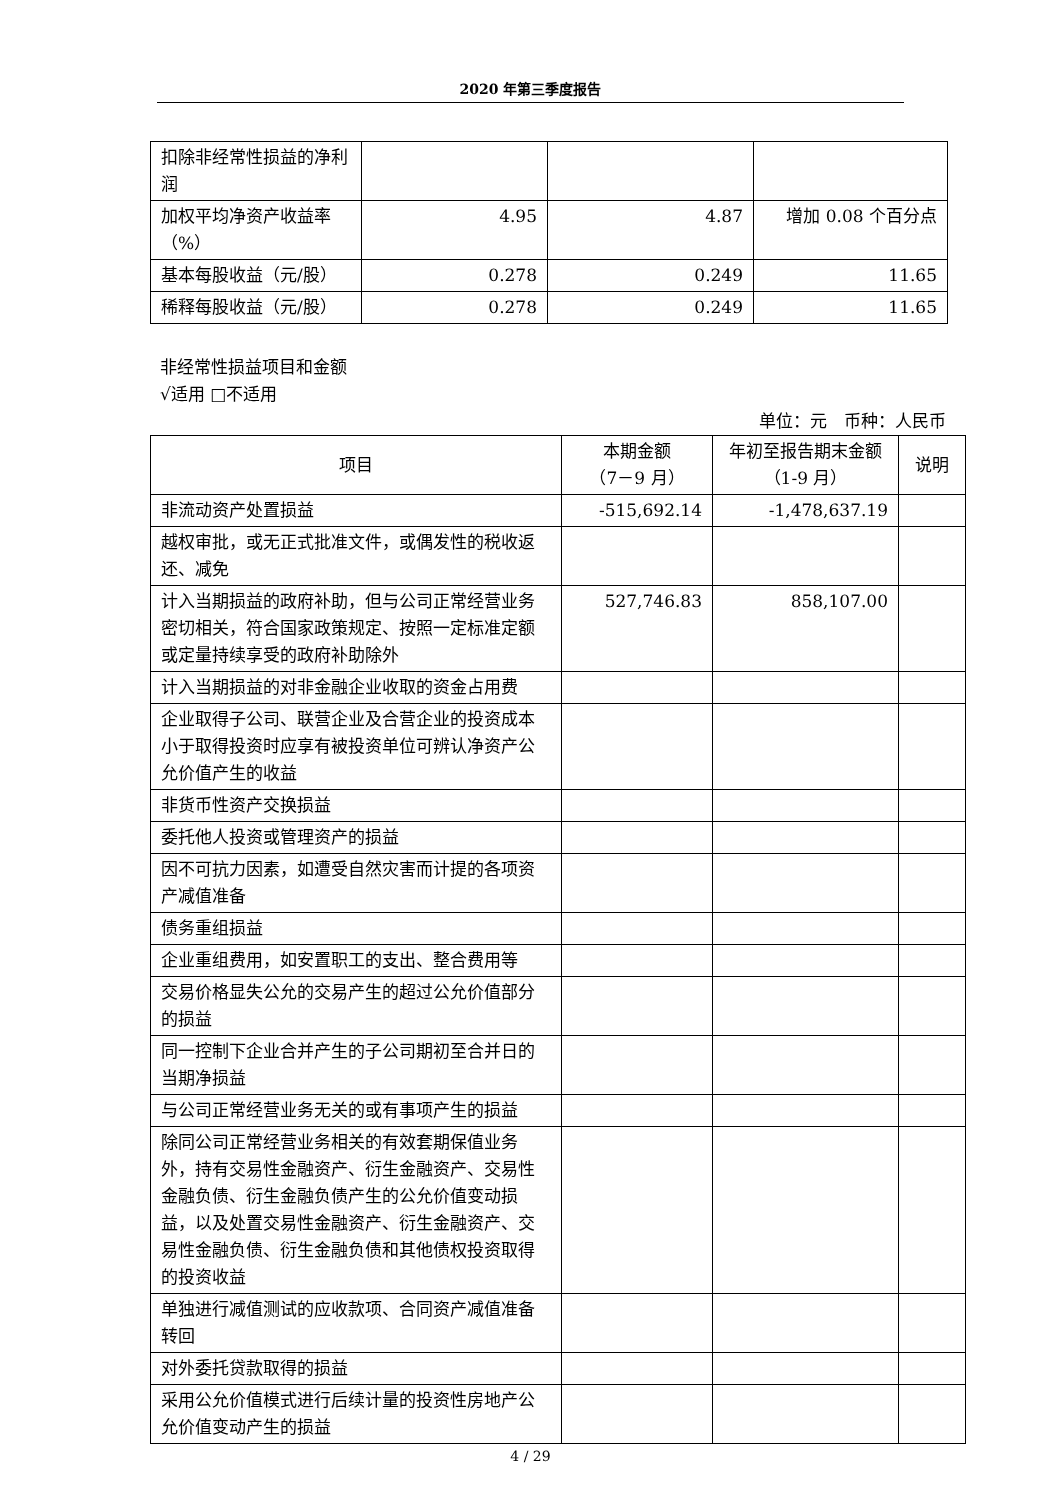2020 年第三季度报告
| 扣除非经常性损益的净利润 | | | |
| 加权平均净资产收益率（%） | 4.95 | 4.87 | 增加 0.08 个百分点 |
| 基本每股收益（元/股） | 0.278 | 0.249 | 11.65 |
| 稀释每股收益（元/股） | 0.278 | 0.249 | 11.65 |
非经常性损益项目和金额
√适用 □不适用
单位：元　币种：人民币
| 项目 | 本期金额 （7－9 月） | 年初至报告期末金额 （1-9 月） | 说明 |
| --- | --- | --- | --- |
| 非流动资产处置损益 | -515,692.14 | -1,478,637.19 | |
| 越权审批，或无正式批准文件，或偶发性的税收返还、减免 | | | |
| 计入当期损益的政府补助，但与公司正常经营业务密切相关，符合国家政策规定、按照一定标准定额或定量持续享受的政府补助除外 | 527,746.83 | 858,107.00 | |
| 计入当期损益的对非金融企业收取的资金占用费 | | | |
| 企业取得子公司、联营企业及合营企业的投资成本小于取得投资时应享有被投资单位可辨认净资产公允价值产生的收益 | | | |
| 非货币性资产交换损益 | | | |
| 委托他人投资或管理资产的损益 | | | |
| 因不可抗力因素，如遭受自然灾害而计提的各项资产减值准备 | | | |
| 债务重组损益 | | | |
| 企业重组费用，如安置职工的支出、整合费用等 | | | |
| 交易价格显失公允的交易产生的超过公允价值部分的损益 | | | |
| 同一控制下企业合并产生的子公司期初至合并日的当期净损益 | | | |
| 与公司正常经营业务无关的或有事项产生的损益 | | | |
| 除同公司正常经营业务相关的有效套期保值业务外，持有交易性金融资产、衍生金融资产、交易性金融负债、衍生金融负债产生的公允价值变动损益，以及处置交易性金融资产、衍生金融资产、交易性金融负债、衍生金融负债和其他债权投资取得的投资收益 | | | |
| 单独进行减值测试的应收款项、合同资产减值准备转回 | | | |
| 对外委托贷款取得的损益 | | | |
| 采用公允价值模式进行后续计量的投资性房地产公允价值变动产生的损益 | | | |
4 / 29